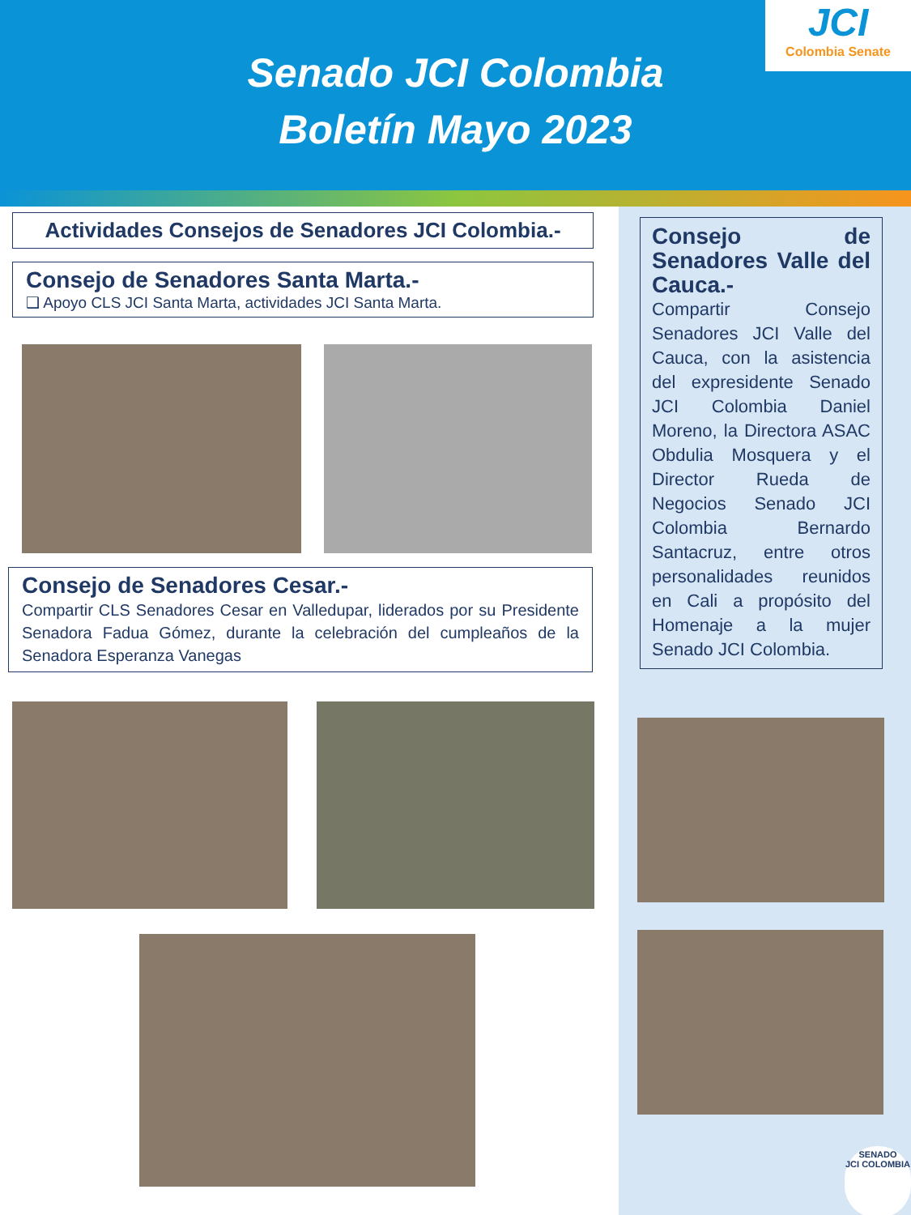Senado JCI Colombia
Boletín Mayo 2023
JCI
Colombia Senate
Actividades Consejos de Senadores JCI Colombia.-
Consejo de Senadores Santa Marta.-
❑ Apoyo CLS JCI Santa Marta, actividades JCI Santa Marta.
Consejo de Senadores Cesar.-
Compartir CLS Senadores Cesar en Valledupar, liderados por su Presidente Senadora Fadua Gómez, durante la celebración del cumpleaños de la Senadora Esperanza Vanegas
Consejo de Senadores Valle del Cauca.-
Compartir Consejo Senadores JCI Valle del Cauca, con la asistencia del expresidente Senado JCI Colombia Daniel Moreno, la Directora ASAC Obdulia Mosquera y el Director Rueda de Negocios Senado JCI Colombia Bernardo Santacruz, entre otros personalidades reunidos en Cali a propósito del Homenaje a la mujer Senado JCI Colombia.
SENADO
JCI COLOMBIA